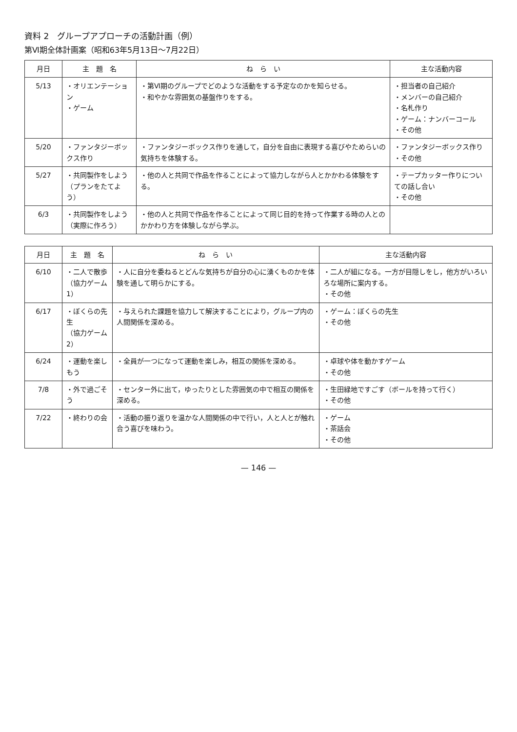資料 2　グループアプローチの活動計画（例）
第Ⅵ期全体計画案（昭和63年5月13日～7月22日）
| 月日 | 主 題 名 | ね ら い | 主な活動内容 |
| --- | --- | --- | --- |
| 5/13 | ・オリエンテーション ・ゲーム | ・第Ⅵ期のグループでどのような活動をする予定なのかを知らせる。 ・和やかな雰囲気の基盤作りをする。 | ・担当者の自己紹介 ・メンバーの自己紹介 ・名札作り ・ゲーム：ナンバーコール ・その他 |
| 5/20 | ・ファンタジーボックス作り | ・ファンタジーボックス作りを通して，自分を自由に表現する喜びやためらいの気持ちを体験する。 | ・ファンタジーボックス作り ・その他 |
| 5/27 | ・共同製作をしよう （プランをたてよう） | ・他の人と共同で作品を作ることによって協力しながら人とかかわる体験をする。 | ・テープカッター作りについての話し合い ・その他 |
| 6/3 | ・共同製作をしよう （実際に作ろう） | ・他の人と共同で作品を作ることによって同じ目的を持って作業する時の人とのかかわり方を体験しながら学ぶ。 | |
| 月日 | 主 題 名 | ね ら い | 主な活動内容 |
| --- | --- | --- | --- |
| 6/10 | ・二人で散歩 （協力ゲーム1） | ・人に自分を委ねるとどんな気持ちが自分の心に湧くものかを体験を通して明らかにする。 | ・二人が組になる。一方が目隠しをし，他方がいろいろな場所に案内する。 ・その他 |
| 6/17 | ・ぼくらの先生 （協力ゲーム2） | ・与えられた課題を協力して解決することにより，グループ内の人間関係を深める。 | ・ゲーム：ぼくらの先生 ・その他 |
| 6/24 | ・運動を楽しもう | ・全員が一つになって運動を楽しみ，相互の関係を深める。 | ・卓球や体を動かすゲーム ・その他 |
| 7/8 | ・外で過ごそう | ・センター外に出て，ゆったりとした雰囲気の中で相互の関係を深める。 | ・生田緑地ですごす（ボールを持って行く） ・その他 |
| 7/22 | ・終わりの会 | ・活動の振り返りを温かな人間関係の中で行い，人と人とが触れ合う喜びを味わう。 | ・ゲーム ・茶話会 ・その他 |
— 146 —